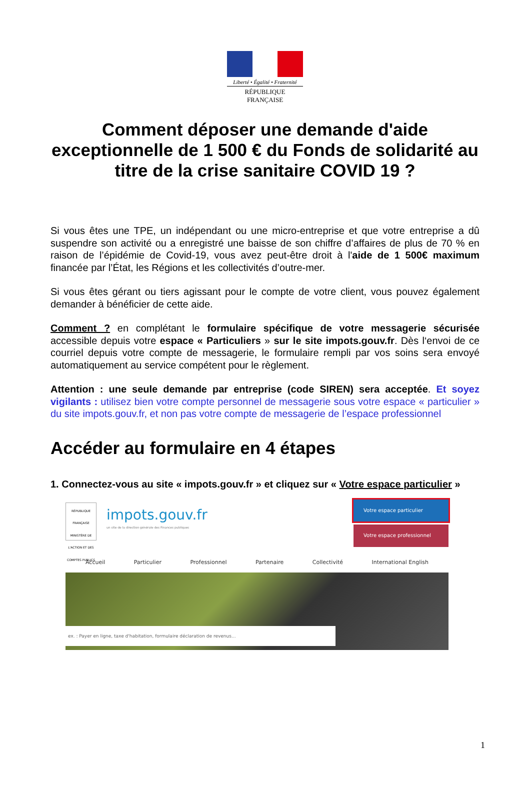Liberté • Égalité • Fraternité
RÉPUBLIQUE FRANÇAISE
Comment déposer une demande d'aide exceptionnelle de 1 500 € du Fonds de solidarité au titre de la crise sanitaire COVID 19 ?
Si vous êtes une TPE, un indépendant ou une micro-entreprise et que votre entreprise a dû suspendre son activité ou a enregistré une baisse de son chiffre d’affaires de plus de 70 % en raison de l’épidémie de Covid-19, vous avez peut-être droit à l'aide de 1 500€ maximum financée par l’État, les Régions et les collectivités d’outre-mer.
Si vous êtes gérant ou tiers agissant pour le compte de votre client, vous pouvez également demander à bénéficier de cette aide.
Comment ? en complétant le formulaire spécifique de votre messagerie sécurisée accessible depuis votre espace « Particuliers » sur le site impots.gouv.fr. Dès l‘envoi de ce courriel depuis votre compte de messagerie, le formulaire rempli par vos soins sera envoyé automatiquement au service compétent pour le règlement.
Attention : une seule demande par entreprise (code SIREN) sera acceptée. Et soyez vigilants : utilisez bien votre compte personnel de messagerie sous votre espace « particulier » du site impots.gouv.fr, et non pas votre compte de messagerie de l’espace professionnel
Accéder au formulaire en 4 étapes
1. Connectez-vous au site « impots.gouv.fr » et cliquez sur « Votre espace particulier »
RÉPUBLIQUE FRANÇAISE
MINISTÈRE DE L'ACTION ET DES COMPTES PUBLICS
impots.gouv.fr
un site de la direction générale des Finances publiques
Votre espace particulier
Votre espace professionnel
Accueil Particulier Professionnel Partenaire Collectivité International English
ex. : Payer en ligne, taxe d'habitation, formulaire déclaration de revenus...
1